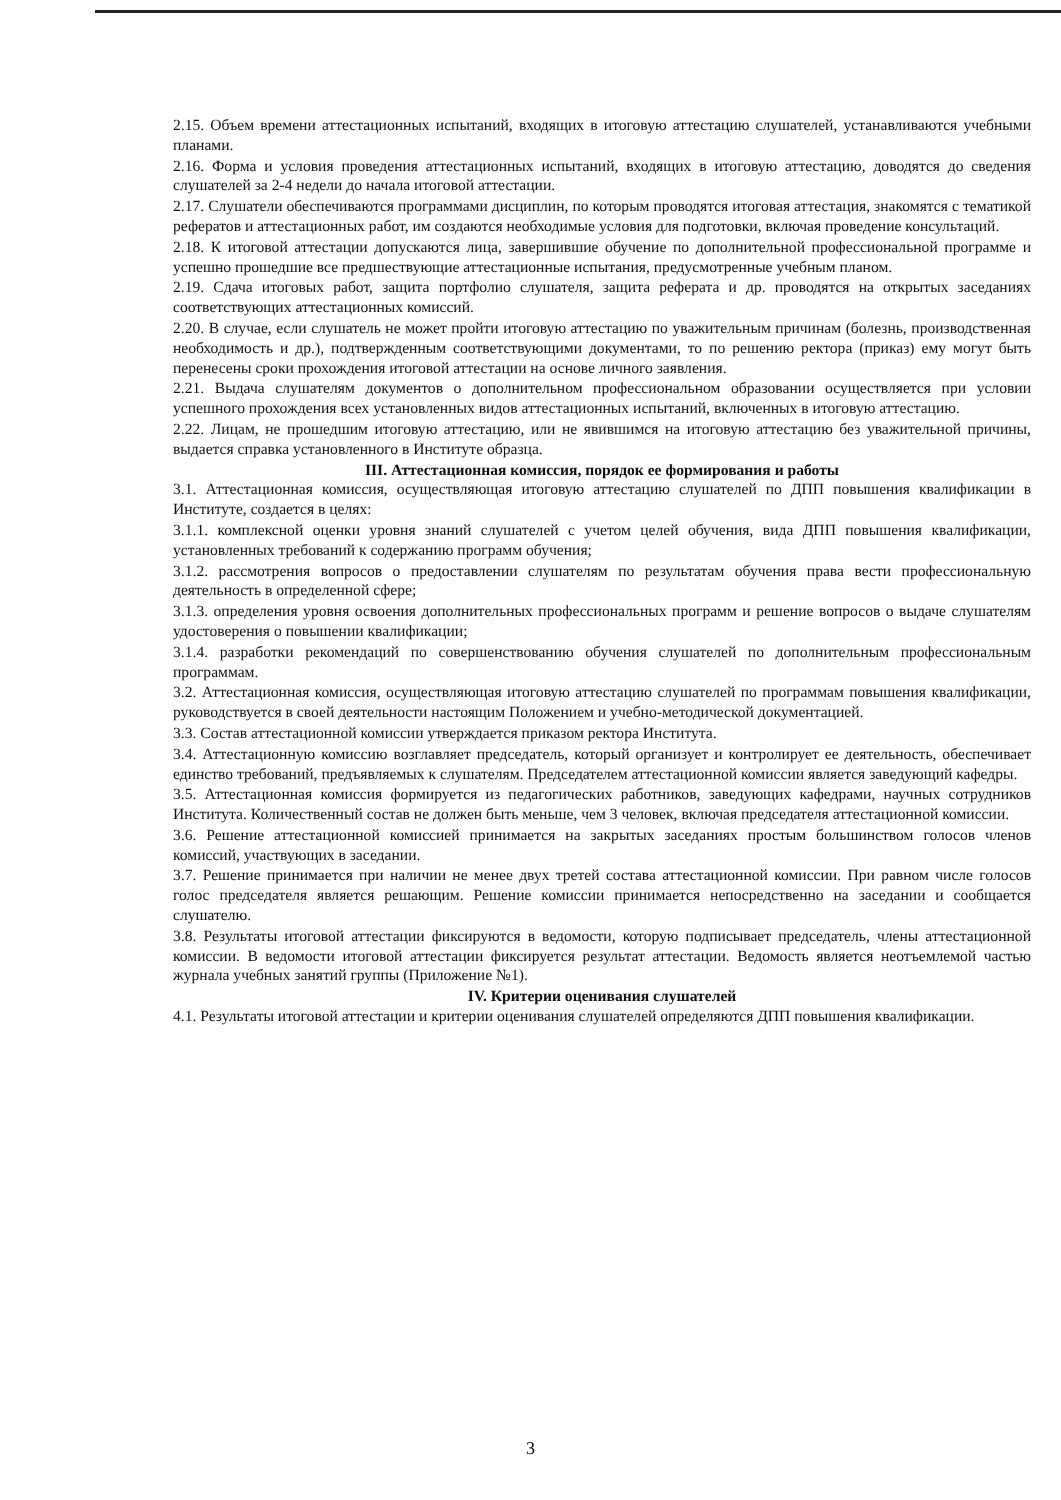2.15. Объем времени аттестационных испытаний, входящих в итоговую аттестацию слушателей, устанавливаются учебными планами.
2.16. Форма и условия проведения аттестационных испытаний, входящих в итоговую аттестацию, доводятся до сведения слушателей за 2-4 недели до начала итоговой аттестации.
2.17. Слушатели обеспечиваются программами дисциплин, по которым проводятся итоговая аттестация, знакомятся с тематикой рефератов и аттестационных работ, им создаются необходимые условия для подготовки, включая проведение консультаций.
2.18. К итоговой аттестации допускаются лица, завершившие обучение по дополнительной профессиональной программе и успешно прошедшие все предшествующие аттестационные испытания, предусмотренные учебным планом.
2.19. Сдача итоговых работ, защита портфолио слушателя, защита реферата и др. проводятся на открытых заседаниях соответствующих аттестационных комиссий.
2.20. В случае, если слушатель не может пройти итоговую аттестацию по уважительным причинам (болезнь, производственная необходимость и др.), подтвержденным соответствующими документами, то по решению ректора (приказ) ему могут быть перенесены сроки прохождения итоговой аттестации на основе личного заявления.
2.21. Выдача слушателям документов о дополнительном профессиональном образовании осуществляется при условии успешного прохождения всех установленных видов аттестационных испытаний, включенных в итоговую аттестацию.
2.22. Лицам, не прошедшим итоговую аттестацию, или не явившимся на итоговую аттестацию без уважительной причины, выдается справка установленного в Институте образца.
III. Аттестационная комиссия, порядок ее формирования и работы
3.1. Аттестационная комиссия, осуществляющая итоговую аттестацию слушателей по ДПП повышения квалификации в Институте, создается в целях:
3.1.1. комплексной оценки уровня знаний слушателей с учетом целей обучения, вида ДПП повышения квалификации, установленных требований к содержанию программ обучения;
3.1.2. рассмотрения вопросов о предоставлении слушателям по результатам обучения права вести профессиональную деятельность в определенной сфере;
3.1.3. определения уровня освоения дополнительных профессиональных программ и решение вопросов о выдаче слушателям удостоверения о повышении квалификации;
3.1.4. разработки рекомендаций по совершенствованию обучения слушателей по дополнительным профессиональным программам.
3.2. Аттестационная комиссия, осуществляющая итоговую аттестацию слушателей по программам повышения квалификации, руководствуется в своей деятельности настоящим Положением и учебно-методической документацией.
3.3. Состав аттестационной комиссии утверждается приказом ректора Института.
3.4. Аттестационную комиссию возглавляет председатель, который организует и контролирует ее деятельность, обеспечивает единство требований, предъявляемых к слушателям. Председателем аттестационной комиссии является заведующий кафедры.
3.5. Аттестационная комиссия формируется из педагогических работников, заведующих кафедрами, научных сотрудников Института. Количественный состав не должен быть меньше, чем 3 человек, включая председателя аттестационной комиссии.
3.6. Решение аттестационной комиссией принимается на закрытых заседаниях простым большинством голосов членов комиссий, участвующих в заседании.
3.7. Решение принимается при наличии не менее двух третей состава аттестационной комиссии. При равном числе голосов голос председателя является решающим. Решение комиссии принимается непосредственно на заседании и сообщается слушателю.
3.8. Результаты итоговой аттестации фиксируются в ведомости, которую подписывает председатель, члены аттестационной комиссии. В ведомости итоговой аттестации фиксируется результат аттестации. Ведомость является неотъемлемой частью журнала учебных занятий группы (Приложение №1).
IV. Критерии оценивания слушателей
4.1. Результаты итоговой аттестации и критерии оценивания слушателей определяются ДПП повышения квалификации.
3